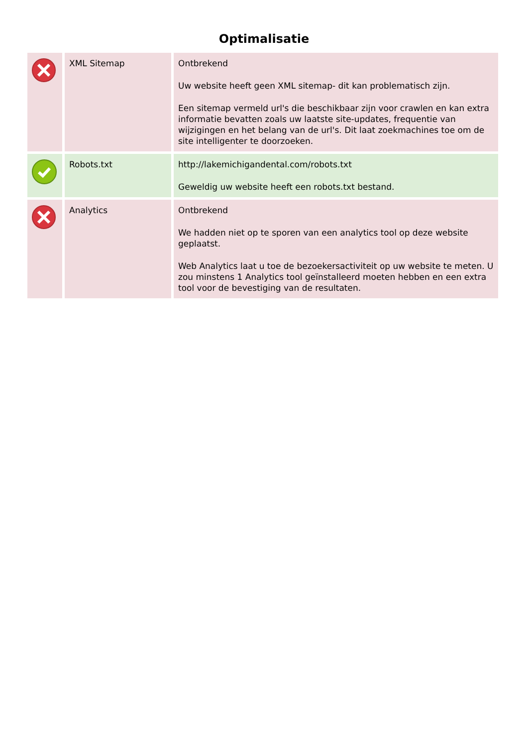Optimalisatie
| | XML Sitemap | Ontbrekend Uw website heeft geen XML sitemap- dit kan problematisch zijn. Een sitemap vermeld url's die beschikbaar zijn voor crawlen en kan extra informatie bevatten zoals uw laatste site-updates, frequentie van wijzigingen en het belang van de url's. Dit laat zoekmachines toe om de site intelligenter te doorzoeken. |
| | Robots.txt | http://lakemichigandental.com/robots.txt Geweldig uw website heeft een robots.txt bestand. |
| | Analytics | Ontbrekend We hadden niet op te sporen van een analytics tool op deze website geplaatst. Web Analytics laat u toe de bezoekersactiviteit op uw website te meten. U zou minstens 1 Analytics tool geïnstalleerd moeten hebben en een extra tool voor de bevestiging van de resultaten. |